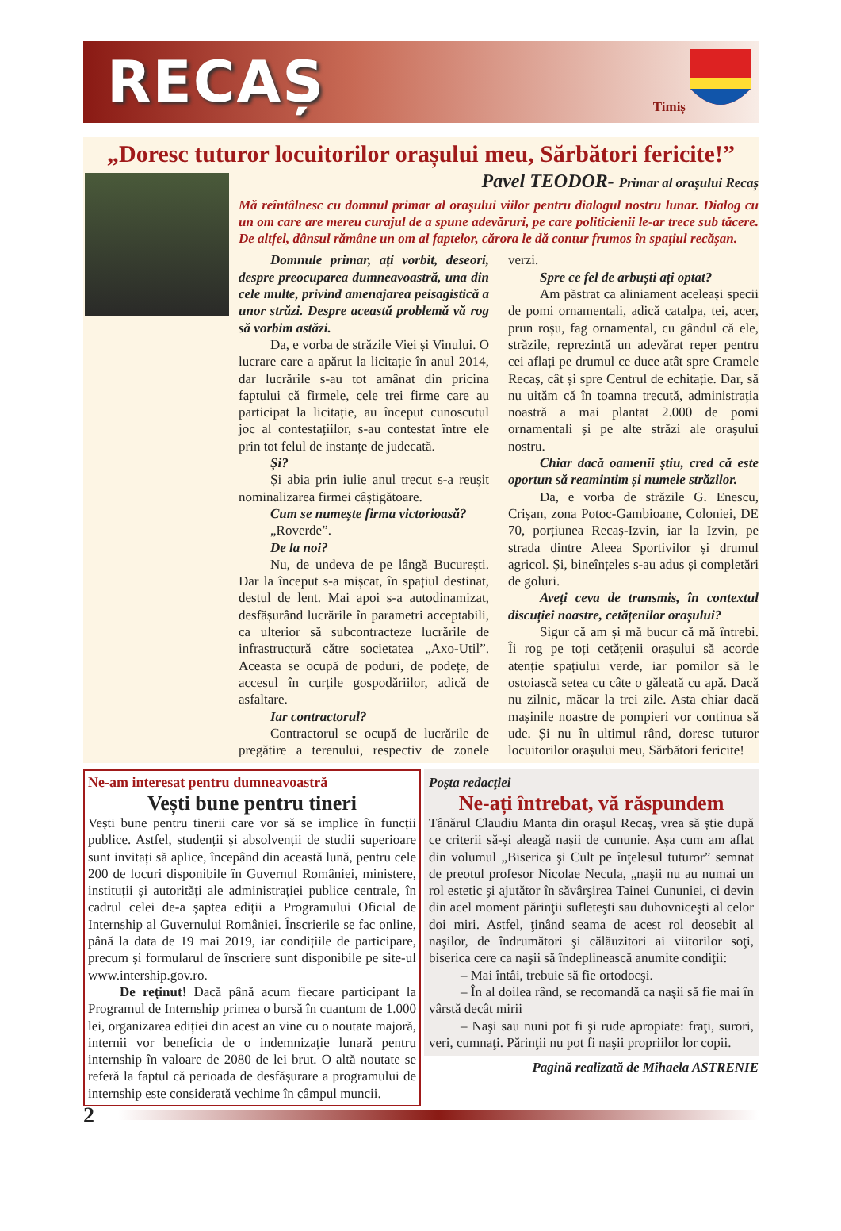RECAȘ
Timiș
„Doresc tuturor locuitorilor orașului meu, Sărbători fericite!”
Pavel TEODOR- Primar al orașului Recaș
Mă reîntâlnesc cu domnul primar al orașului viilor pentru dialogul nostru lunar. Dialog cu un om care are mereu curajul de a spune adevăruri, pe care politicienii le-ar trece sub tăcere. De altfel, dânsul rămâne un om al faptelor, cărora le dă contur frumos în spațiul recășan.
Domnule primar, ați vorbit, deseori, despre preocuparea dumneavoastră, una din cele multe, privind amenajarea peisagistică a unor străzi. Despre această problemă vă rog să vorbim astăzi.
Da, e vorba de străzile Viei și Vinului. O lucrare care a apărut la licitație în anul 2014, dar lucrările s-au tot amânat din pricina faptului că firmele, cele trei firme care au participat la licitație, au început cunoscutul joc al contestațiilor, s-au contestat între ele prin tot felul de instanțe de judecată.
Și?
Și abia prin iulie anul trecut s-a reușit nominalizarea firmei câștigătoare.
Cum se numește firma victorioasă?
„Roverde”.
De la noi?
Nu, de undeva de pe lângă București. Dar la început s-a mișcat, în spațiul destinat, destul de lent. Mai apoi s-a autodinamizat, desfășurând lucrările în parametri acceptabili, ca ulterior să subcontracteze lucrările de infrastructură către societatea „Axo-Util”. Aceasta se ocupă de poduri, de podețe, de accesul în curțile gospodăriilor, adică de asfaltare.
Iar contractorul?
Contractorul se ocupă de lucrările de pregătire a terenului, respectiv de zonele verzi.
Spre ce fel de arbuști ați optat?
Am păstrat ca aliniament aceleași specii de pomi ornamentali, adică catalpa, tei, acer, prun roșu, fag ornamental, cu gândul că ele, străzile, reprezintă un adevărat reper pentru cei aflați pe drumul ce duce atât spre Cramele Recaș, cât și spre Centrul de echitație. Dar, să nu uităm că în toamna trecută, administrația noastră a mai plantat 2.000 de pomi ornamentali și pe alte străzi ale orașului nostru.
Chiar dacă oamenii știu, cred că este oportun să reamintim și numele străzilor.
Da, e vorba de străzile G. Enescu, Crișan, zona Potoc-Gambioane, Coloniei, DE 70, porțiunea Recaș-Izvin, iar la Izvin, pe strada dintre Aleea Sportivilor și drumul agricol. Și, bineînțeles s-au adus și completări de goluri.
Aveți ceva de transmis, în contextul discuției noastre, cetățenilor orașului?
Sigur că am și mă bucur că mă întrebi. Îi rog pe toți cetățenii orașului să acorde atenție spațiului verde, iar pomilor să le ostoiască setea cu câte o găleată cu apă. Dacă nu zilnic, măcar la trei zile. Asta chiar dacă mașinile noastre de pompieri vor continua să ude. Și nu în ultimul rând, doresc tuturor locuitorilor orașului meu, Sărbători fericite!
Ne-am interesat pentru dumneavoastră
Vești bune pentru tineri
Vești bune pentru tinerii care vor să se implice în funcții publice. Astfel, studenții și absolvenții de studii superioare sunt invitați să aplice, începând din această lună, pentru cele 200 de locuri disponibile în Guvernul României, ministere, instituții și autorități ale administrației publice centrale, în cadrul celei de-a șaptea ediții a Programului Oficial de Internship al Guvernului României. Înscrierile se fac online, până la data de 19 mai 2019, iar condițiile de participare, precum și formularul de înscriere sunt disponibile pe site-ul www.intership.gov.ro.
De reținut! Dacă până acum fiecare participant la Programul de Internship primea o bursă în cuantum de 1.000 lei, organizarea ediției din acest an vine cu o noutate majoră, internii vor beneficia de o indemnizație lunară pentru internship în valoare de 2080 de lei brut. O altă noutate se referă la faptul că perioada de desfășurare a programului de internship este considerată vechime în câmpul muncii.
Poşta redacţiei
Ne-ați întrebat, vă răspundem
Tânărul Claudiu Manta din orașul Recaș, vrea să știe după ce criterii să-și aleagă nașii de cununie. Așa cum am aflat din volumul „Biserica şi Cult pe înţelesul tuturor” semnat de preotul profesor Nicolae Necula, „naşii nu au numai un rol estetic şi ajutător în săvârşirea Tainei Cununiei, ci devin din acel moment părinţii sufleteşti sau duhovniceşti al celor doi miri. Astfel, ţinând seama de acest rol deosebit al naşilor, de îndrumători şi călăuzitori ai viitorilor soţi, biserica cere ca naşii să îndeplinească anumite condiţii:
– Mai întâi, trebuie să fie ortodocşi.
– În al doilea rând, se recomandă ca naşii să fie mai în vârstă decât mirii
– Naşi sau nuni pot fi şi rude apropiate: fraţi, surori, veri, cumnaţi. Părinţii nu pot fi naşii propriilor lor copii.
Pagină realizată de Mihaela ASTRENIE
2